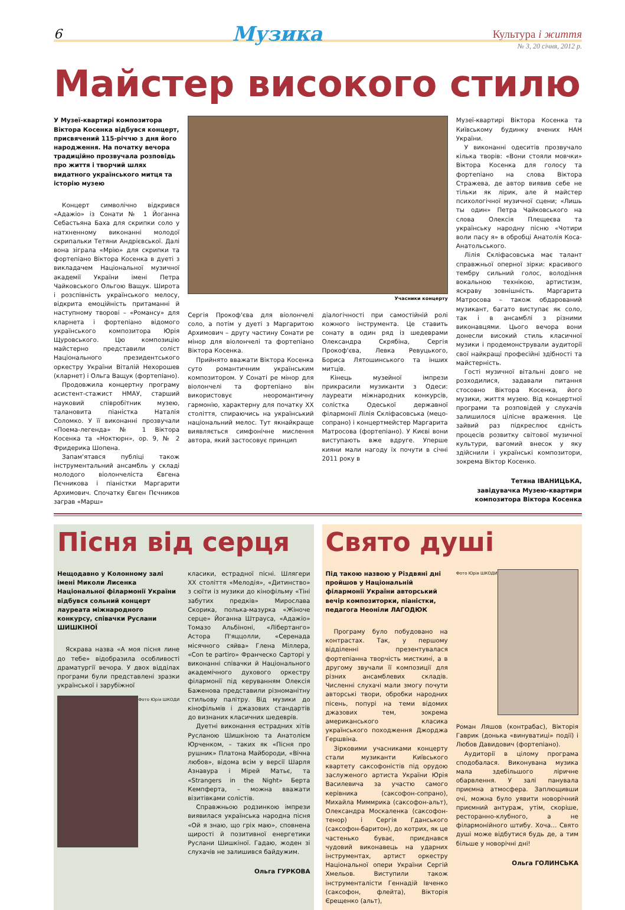6 Музика Культура і життя
№ 3, 20 січня, 2012 р.
Майстер високого стилю
У Музеї-квартирі композитора Віктора Косенка відбувся концерт, присвячений 115-річчю з дня його народження. На початку вечора традиційно прозвучала розповідь про життя і творчий шлях видатного українського митця та історію музею
Концерт символічно відкрився «Адажіо» із Сонати № 1 Йоганна Себастьяна Баха для скрипки соло у натхненному виконанні молодої скрипальки Тетяни Андрієвської. Далі вона зіграла «Мрію» для скрипки та фортепіано Віктора Косенка в дуеті з викладачем Національної музичної академії України імені Петра Чайковського Ольгою Ващук. Широта і розспівність українського мелосу, відкрита емоційність притаманні й наступному творові – «Романсу» для кларнета і фортепіано відомого українського композитора Юрія Щуровського. Цю композицію майстерно представили соліст Національного президентського оркестру України Віталій Нехорошев (кларнет) і Ольга Ващук (фортепіано).
Продовжила концертну програму асистент-стажист НМАУ, старший науковий співробітник музею, талановита піаністка Наталія Соломко. У її виконанні прозвучали «Поема-легенда» № 1 Віктора Косенка та «Ноктюрн», ор. 9, № 2 Фридерика Шопена.
Запам'ятався публіці також інструментальний ансамбль у складі молодого віолончеліста Євгена Пєчникова і піаністки Маргарити Архимович. Спочатку Євген Пєчников заграв «Марш»
Учасники концерту
Сергія Прокоф'єва для віолончелі соло, а потім у дуеті з Маргаритою Архимович – другу частину Сонати ре мінор для віолончелі та фортепіано Віктора Косенка.
Прийнято вважати Віктора Косенка суто романтичним українським композитором. У Сонаті ре мінор для віолончелі та фортепіано він використовує неоромантичну гармонію, характерну для початку ХХ століття, спираючись на український національний мелос. Тут якнайкраще виявляється симфонічне мислення автора, який застосовує принцип
діалогічності при самостійній ролі кожного інструмента. Це ставить сонату в один ряд із шедеврами Олександра Скрябіна, Сергія Прокоф'єва, Левка Ревуцького, Бориса Лятошинського та інших митців.
Кінець музейної імпрези прикрасили музиканти з Одеси: лауреати міжнародних конкурсів, солістка Одеської державної філармонії Лілія Скліфасовська (мецо-сопрано) і концертмейстер Маргарита Матросова (фортепіано). У Києві вони виступають вже вдруге. Уперше кияни мали нагоду їх почути в січні 2011 року в
Музеї-квартирі Віктора Косенка та Київському будинку вчених НАН України.
У виконанні одеситів прозвучало кілька творів: «Вони стояли мовчки» Віктора Косенка для голосу та фортепіано на слова Віктора Стражева, де автор виявив себе не тільки як лірик, але й майстер психологічної музичної сцени; «Лишь ты один» Петра Чайковського на слова Олексія Плещеєва та українську народну пісню «Чотири воли пасу я» в обробці Анатолія Коса-Анатольського.
Лілія Скліфасовська має талант справжньої оперної зірки: красивого тембру сильний голос, володіння вокальною технікою, артистизм, яскраву зовнішність. Маргарита Матросова – також обдарований музикант, багато виступає як соло, так і в ансамблі з різними виконавцями. Цього вечора вони донесли високий стиль класичної музики і продемонстрували аудиторії свої найкращі професійні здібності та майстерність.
Гості музичної вітальні довго не розходилися, задавали питання стосовно Віктора Косенка, його музики, життя музею. Від концертної програми та розповідей у слухачів залишилося цілісне враження. Це зайвий раз підкреслює єдність процесів розвитку світової музичної культури, вагомий внесок у яку здійснили і українські композитори, зокрема Віктор Косенко.
Тетяна ІВАНИЦЬКА,
завідувачка Музею-квартири
композитора Віктора Косенка
Пісня від серця
Нещодавно у Колонному залі імені Миколи Лисенка Національної філармонії України відбувся сольний концерт лауреата міжнародного конкурсу, співачки Руслани ШИШКІНОЇ
Яскрава назва «А моя пісня лине до тебе» відобразила особливості драматургії вечора. У двох відділах програми були представлені зразки української і зарубіжної
Фото Юрія ШКОДИ
класики, естрадної пісні. Шлягери ХХ століття «Мелодія», «Дитинство» з сюїти із музики до кінофільму «Тіні забутих предків» Мирослава Скорика, полька-мазурка «Жіноче серце» Йоганна Штрауса, «Адажіо» Томазо Альбіноні, «Лібертанго» Астора П'яццолли, «Серенада місячного сяйва» Глена Міллера, «Con te partiro» Франческо Сарторі у виконанні співачки й Національного академічного духового оркестру філармонії під керуванням Олексія Баженова представили різноманітну стильову палітру. Від музики до кінофільмів і джазових стандартів до визнаних класичних шедеврів.
Дуетні виконання естрадних хітів Русланою Шишкіною та Анатолієм Юрченком, – таких як «Пісня про рушник» Платона Майбороди, «Вічна любов», відома всім у версії Шарля Азнавура і Мірей Матьє, та «Strangers in the Night» Берта Кемпферта, – можна вважати візитівками солістів.
Справжньою родзинкою імпрези виявилася українська народна пісня «Ой я знаю, що гріх маю», сповнена щирості й позитивної енергетики Руслани Шишкіної. Гадаю, жоден зі слухачів не залишився байдужим.
Ольга ГУРКОВА
Свято душі
Під такою назвою у Різдвяні дні пройшов у Національній філармонії України авторський вечір композиторки, піаністки, педагога Неоніли ЛАГОДЮК
Програму було побудовано на контрастах. Так, у першому відділенні презентувалася фортепіанна творчість мисткині, а в другому звучали її композиції для різних ансамблевих складів. Численні слухачі мали змогу почути авторські твори, обробки народних пісень, попурі на теми відомих джазових тем, зокрема американського класика українського походження Джорджа Гершвіна.
Зірковими учасниками концерту стали музиканти Київського квартету саксофоністів під орудою заслуженого артиста України Юрія Василевича за участю самого керівника (саксофон-сопрано), Михайла Миммрика (саксофон-альт), Олександра Москаленка (саксофон-тенор) і Сергія Гданського (саксофон-баритон), до котрих, як це частенько буває, приєднався чудовий виконавець на ударних інструментах, артист оркестру Національної опери України Сергій Хмельов. Виступили також інструменталісти Геннадій Івченко (саксофон, флейта), Вікторія Єрещенко (альт),
Фото Юрія ШКОДИ
Роман Ляшов (контрабас), Вікторія Гаврик (донька «винуватиці» події) і Любов Давидович (фортепіано).
Аудиторії в цілому програма сподобалася. Виконувана музика мала здебільшого ліричне обарвлення. У залі панувала приємна атмосфера. Заплющивши очі, можна було уявити новорічний приємний антураж, утім, скоріше, ресторанно-клубного, а не філармонійного штибу. Хоча… Свято душі може відбутися будь де, а тим більше у новорічні дні!
Ольга ГОЛИНСЬКА